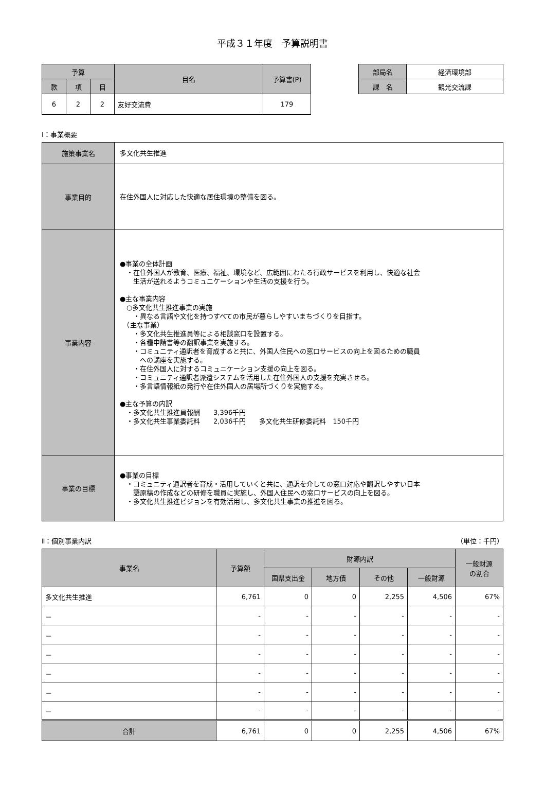平成３１年度　予算説明書
| 予算 | | | 目名 | 予算書(P) |
| --- | --- | --- | --- | --- |
| 款 | 項 | 目 | | |
| 6 | 2 | 2 | 友好交流費 | 179 |
| 部局名 | 経済環境部 |
| 課 名 | 観光交流課 |
Ⅰ：事業概要
| 施策事業名 | 多文化共生推進 |
| 事業目的 | 在住外国人に対応した快適な居住環境の整備を図る。 |
| 事業内容 | ●事業の全体計画 ・在住外国人が教育、医療、福祉、環境など、広範囲にわたる行政サービスを利用し、快適な社会 生活が送れるようコミュニケーションや生活の支援を行う。 ●主な事業内容 ○多文化共生推進事業の実施 ・異なる言語や文化を持つすべての市民が暮らしやすいまちづくりを目指す。 （主な事業） ・多文化共生推進員等による相談窓口を設置する。 ・各種申請書等の翻訳事業を実施する。 ・コミュニティ通訳者を育成すると共に、外国人住民への窓口サービスの向上を図るための職員 への講座を実施する。 ・在住外国人に対するコミュニケーション支援の向上を図る。 ・コミュニティ通訳者派遣システムを活用した在住外国人の支援を充実させる。 ・多言語情報紙の発行や在住外国人の居場所づくりを実施する。 ●主な予算の内訳 ・多文化共生推進員報酬 3,396千円 ・多文化共生事業委託料 2,036千円 多文化共生研修委託料 150千円 |
| 事業の目標 | ●事業の目標 ・コミュニティ通訳者を育成・活用していくと共に、通訳を介しての窓口対応や翻訳しやすい日本 語原稿の作成などの研修を職員に実施し、外国人住民への窓口サービスの向上を図る。 ・多文化共生推進ビジョンを有効活用し、多文化共生事業の推進を図る。 |
Ⅱ：個別事業内訳 （単位：千円）
| 事業名 | 予算額 | 財源内訳 | | | | 一般財源 の割合 |
| --- | --- | --- | --- | --- | --- | --- |
| | | 国県支出金 | 地方債 | その他 | 一般財源 | |
| 多文化共生推進 | 6,761 | 0 | 0 | 2,255 | 4,506 | 67% |
| － | - | - | - | - | - | - |
| － | - | - | - | - | - | - |
| － | - | - | - | - | - | - |
| － | - | - | - | - | - | - |
| － | - | - | - | - | - | - |
| － | - | - | - | - | - | - |
| 合計 | 6,761 | 0 | 0 | 2,255 | 4,506 | 67% |